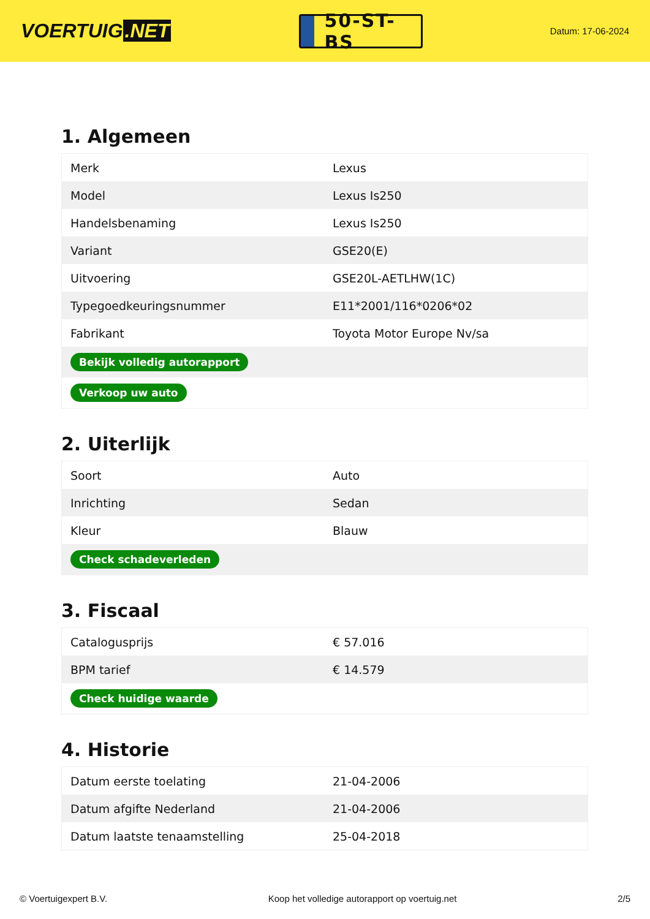VOERTUIG.NET
50-ST-BS
Datum: 17-06-2024
1. Algemeen
| Merk | Lexus |
| Model | Lexus Is250 |
| Handelsbenaming | Lexus Is250 |
| Variant | GSE20(E) |
| Uitvoering | GSE20L-AETLHW(1C) |
| Typegoedkeuringsnummer | E11*2001/116*0206*02 |
| Fabrikant | Toyota Motor Europe Nv/sa |
| Bekijk volledig autorapport | |
| Verkoop uw auto | |
2. Uiterlijk
| Soort | Auto |
| Inrichting | Sedan |
| Kleur | Blauw |
| Check schadeverleden | |
3. Fiscaal
| Catalogusprijs | € 57.016 |
| BPM tarief | € 14.579 |
| Check huidige waarde | |
4. Historie
| Datum eerste toelating | 21-04-2006 |
| Datum afgifte Nederland | 21-04-2006 |
| Datum laatste tenaamstelling | 25-04-2018 |
© Voertuigexpert B.V. Koop het volledige autorapport op voertuig.net 2/5